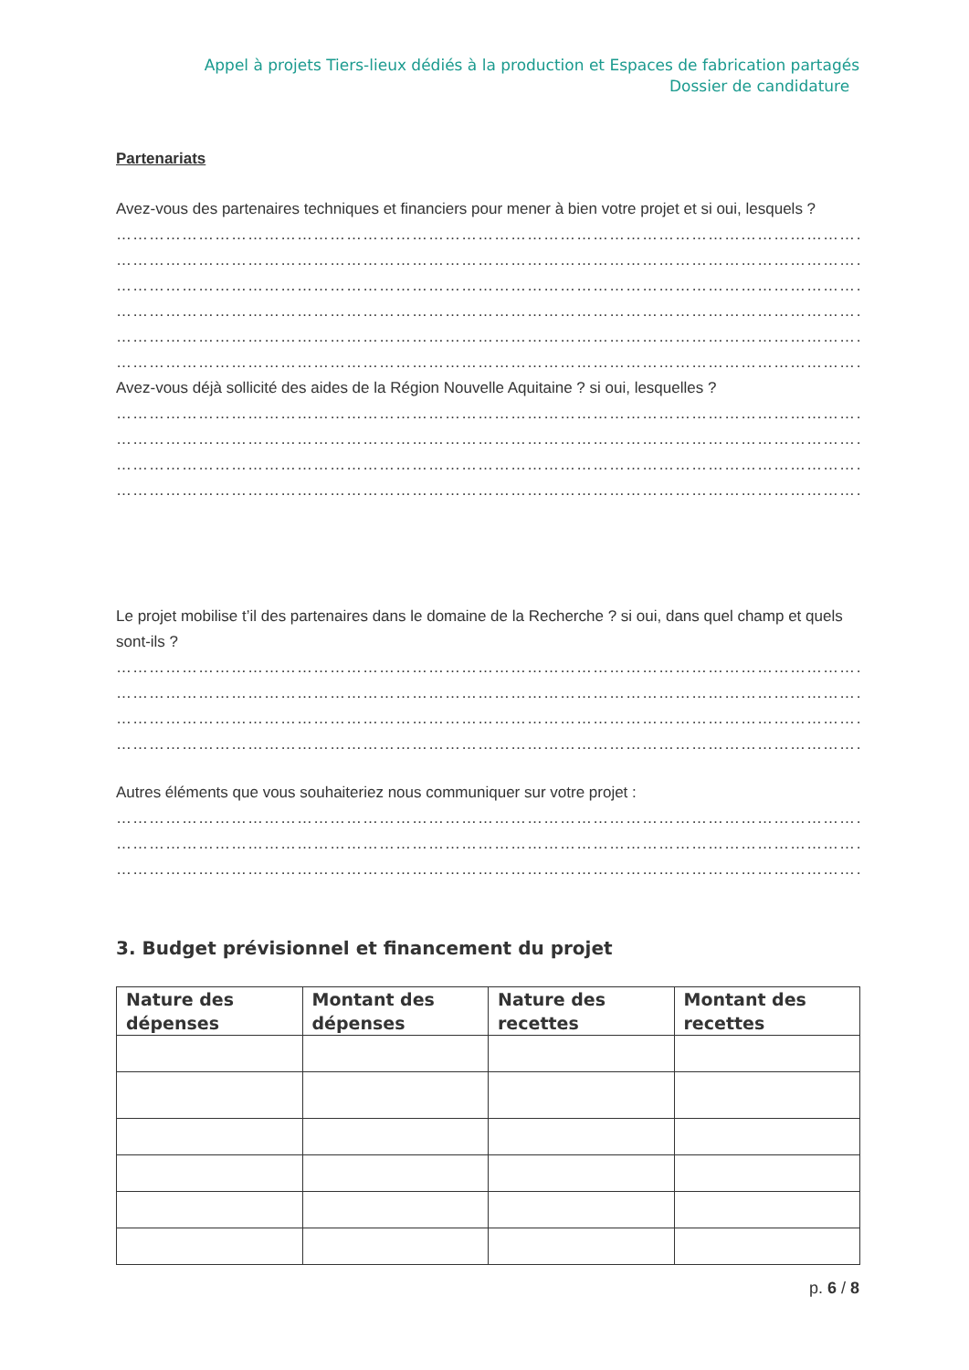Appel à projets Tiers-lieux dédiés à la production et Espaces de fabrication partagés
Dossier de candidature
Partenariats
Avez-vous des partenaires techniques et financiers pour mener à bien votre projet et si oui, lesquels ?
………………………………………………………………………………………………………………………………………………
………………………………………………………………………………………………………………………………………………
………………………………………………………………………………………………………………………………………………
………………………………………………………………………………………………………………………………………………
………………………………………………………………………………………………………………………………………………
………………………………………………………………………………………………………………………………………………
Avez-vous déjà sollicité des aides de la Région Nouvelle Aquitaine ? si oui, lesquelles ?
………………………………………………………………………………………………………………………………………………
………………………………………………………………………………………………………………………………………………
………………………………………………………………………………………………………………………………………………
………………………………………………………………………………………………………………………………………………
Le projet mobilise t’il des partenaires dans le domaine de la Recherche ? si oui, dans quel champ et quels sont-ils ?
………………………………………………………………………………………………………………………………………………
………………………………………………………………………………………………………………………………………………
………………………………………………………………………………………………………………………………………………
………………………………………………………………………………………………………………………………………………
Autres éléments que vous souhaiteriez nous communiquer sur votre projet :
………………………………………………………………………………………………………………………………………………
………………………………………………………………………………………………………………………………………………
………………………………………………………………………………………………………………………………………………
3. Budget prévisionnel et financement du projet
| Nature des dépenses | Montant des dépenses | Nature des recettes | Montant des recettes |
| --- | --- | --- | --- |
p. 6 / 8